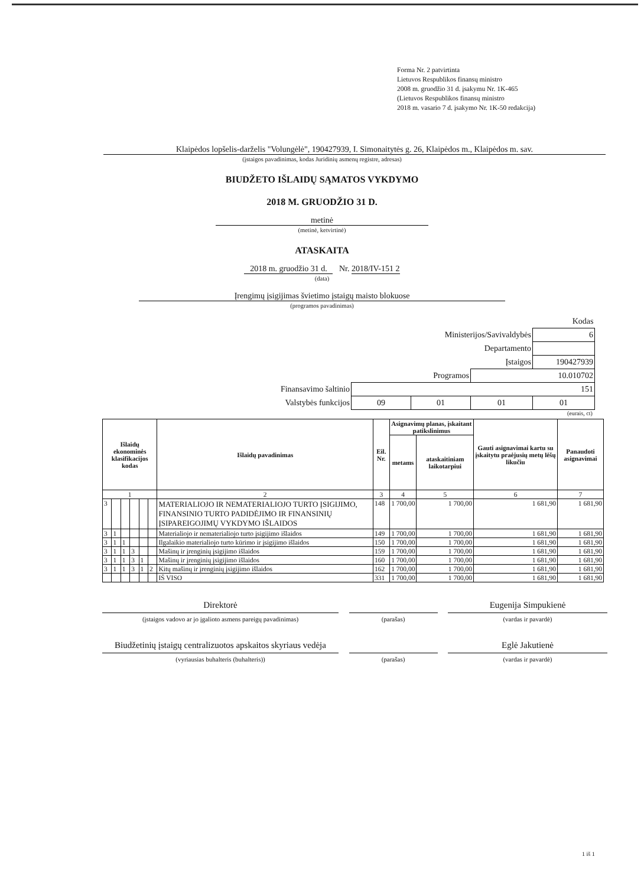Forma Nr. 2 patvirtinta
Lietuvos Respublikos finansų ministro
2008 m. gruodžio 31 d. įsakymu Nr. 1K-465
(Lietuvos Respublikos finansų ministro
2018 m. vasario 7 d. įsakymo Nr. 1K-50 redakcija)
Klaipėdos lopšelis-darželis "Volungėlė", 190427939, I. Simonaitytės g. 26, Klaipėdos m., Klaipėdos m. sav.
(įstaigos pavadinimas, kodas Juridinių asmenų registre, adresas)
BIUDŽETO IŠLAIDŲ SĄMATOS VYKDYMO
2018 M. GRUODŽIO 31 D.
metinė
(metinė, ketvirtinė)
ATASKAITA
2018 m. gruodžio 31 d. Nr. 2018/IV-151 2
(data)
Įrengimų įsigijimas švietimo įstaigų maisto blokuose
(programos pavadinimas)
| | | | | Kodas |
| Ministerijos/Savivaldybės | | | | 6 |
| Departamento | | | | |
| Įstaigos | | | | 190427939 |
| Programos | | | 10.010702 | |
| Finansavimo šaltinio | 151 | | | |
| Valstybės funkcijos | 09 | 01 | 01 | 01 |
(eurais, ct)
| Išlaidų ekonominės klasifikacijos kodas | | | | | | Išlaidų pavadinimas | Eil. Nr. | Asignavimų planas, įskaitant patikslinimus | | Gauti asignavimai kartu su įskaitytu praėjusių metų lėšų likučiu | Panaudoti asignavimai |
| --- | --- | --- | --- | --- | --- | --- | --- | --- | --- | --- | --- |
| | | | | | | | | metams | ataskaitiniam laikotarpiui | | |
| 1 | | | | | | 2 | 3 | 4 | 5 | 6 | 7 |
| 3 | | | | | | MATERIALIOJO IR NEMATERIALIOJO TURTO ĮSIGIJIMO, FINANSINIO TURTO PADIDĖJIMO IR FINANSINIŲ ĮSIPAREIGOJIMŲ VYKDYMO IŠLAIDOS | 148 | 1 700,00 | 1 700,00 | 1 681,90 | 1 681,90 |
| 3 | 1 | | | | | Materialiojo ir nematerialiojo turto įsigijimo išlaidos | 149 | 1 700,00 | 1 700,00 | 1 681,90 | 1 681,90 |
| 3 | 1 | 1 | | | | Ilgalaikio materialiojo turto kūrimo ir įsigijimo išlaidos | 150 | 1 700,00 | 1 700,00 | 1 681,90 | 1 681,90 |
| 3 | 1 | 1 | 3 | | | Mašinų ir įrenginių įsigijimo išlaidos | 159 | 1 700,00 | 1 700,00 | 1 681,90 | 1 681,90 |
| 3 | 1 | 1 | 3 | 1 | | Mašinų ir įrenginių įsigijimo išlaidos | 160 | 1 700,00 | 1 700,00 | 1 681,90 | 1 681,90 |
| 3 | 1 | 1 | 3 | 1 | 2 | Kitų mašinų ir įrenginių įsigijimo išlaidos | 162 | 1 700,00 | 1 700,00 | 1 681,90 | 1 681,90 |
| | | | | | | IŠ VISO | 331 | 1 700,00 | 1 700,00 | 1 681,90 | 1 681,90 |
Direktorė
(įstaigos vadovo ar jo įgalioto asmens pareigų pavadinimas)
(parašas)
Eugenija Simpukienė
(vardas ir pavardė)
Biudžetinių įstaigų centralizuotos apskaitos skyriaus vedėja
(vyriausias buhalteris (buhalteris))
(parašas)
Eglė Jakutienė
(vardas ir pavardė)
1 iš 1